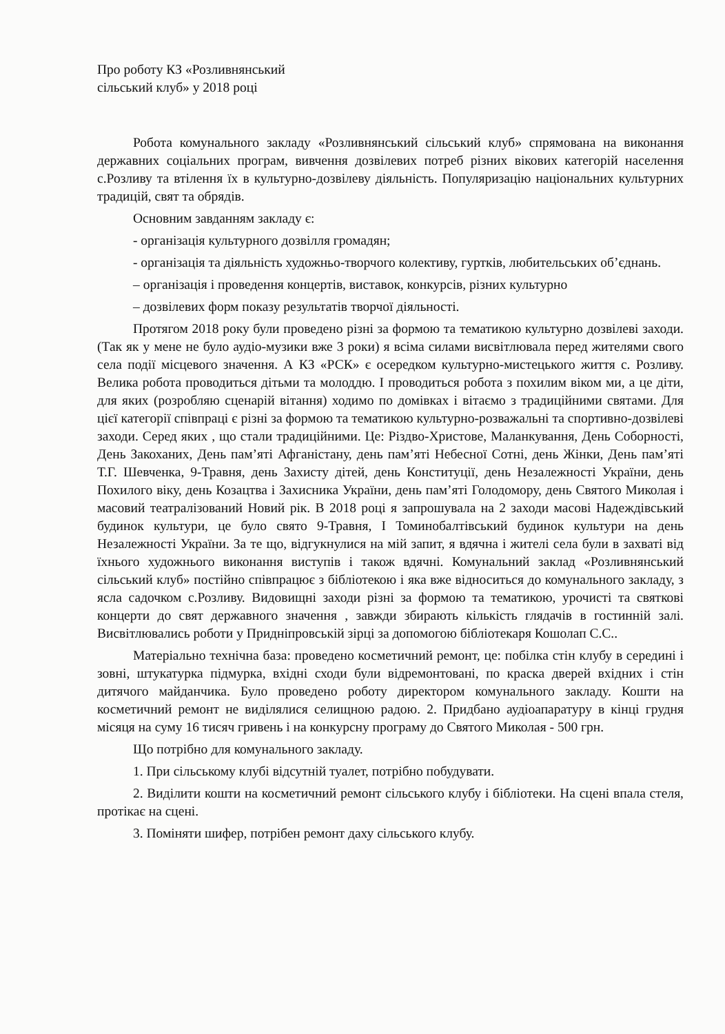Про роботу КЗ «Розливнянський
сільський клуб» у 2018 році
Робота комунального закладу «Розливнянський сільський клуб» спрямована на виконання державних соціальних програм, вивчення дозвілевих потреб різних вікових категорій населення с.Розливу та втілення їх в культурно-дозвілеву діяльність. Популяризацію національних культурних традицій, свят та обрядів.
Основним завданням закладу є:
- організація культурного дозвілля громадян;
- організація та діяльність художньо-творчого колективу, гуртків, любительських об’єднань.
– організація і проведення концертів, виставок, конкурсів, різних культурно
– дозвілевих форм показу результатів творчої діяльності.
Протягом 2018 року були проведено різні за формою та тематикою культурно дозвілеві заходи. (Так як у мене не було аудіо-музики вже 3 роки) я всіма силами висвітлювала перед жителями свого села події місцевого значення. А КЗ «РСК» є осередком культурно-мистецького життя с. Розливу. Велика робота проводиться дітьми та молоддю. І проводиться робота з похилим віком ми, а це діти, для яких (розробляю сценарій вітання) ходимо по домівках і вітаємо з традиційними святами. Для цієї категорії співпраці є різні за формою та тематикою культурно-розважальні та спортивно-дозвілеві заходи. Серед яких , що стали традиційними. Це: Різдво-Христове, Маланкування, День Соборності, День Закоханих, День пам’яті Афганістану, день пам’яті Небесної Сотні, день Жінки, День пам’яті Т.Г. Шевченка, 9-Травня, день Захисту дітей, день Конституції, день Незалежності України, день Похилого віку, день Козацтва і Захисника України, день пам’яті Голодомору, день Святого Миколая і масовий театралізований Новий рік. В 2018 році я запрошувала на 2 заходи масові Надеждівський будинок культури, це було свято 9-Травня, І Томинобалтівський будинок культури на день Незалежності України. За те що, відгукнулися на мій запит, я вдячна і жителі села були в захваті від їхнього художнього виконання виступів і також вдячні. Комунальний заклад «Розливнянський сільський клуб» постійно співпрацює з бібліотекою і яка вже відноситься до комунального закладу, з ясла садочком с.Розливу. Видовищні заходи різні за формою та тематикою, урочисті та святкові концерти до свят державного значення , завжди збирають кількість глядачів в гостинній залі. Висвітлювались роботи у Придніпровській зірці за допомогою бібліотекаря Кошолап С.С..
Матеріально технічна база: проведено косметичний ремонт, це: побілка стін клубу в середині і зовні, штукатурка підмурка, вхідні сходи були відремонтовані, по краска дверей вхідних і стін дитячого майданчика. Було проведено роботу директором комунального закладу. Кошти на косметичний ремонт не виділялися селищною радою. 2. Придбано аудіоапаратуру в кінці грудня місяця на суму 16 тисяч гривень і на конкурсну програму до Святого Миколая - 500 грн.
Що потрібно для комунального закладу.
1. При сільському клубі відсутній туалет, потрібно побудувати.
2. Виділити кошти на косметичний ремонт сільського клубу і бібліотеки. На сцені впала стеля, протікає на сцені.
3. Поміняти шифер, потрібен ремонт даху сільського клубу.